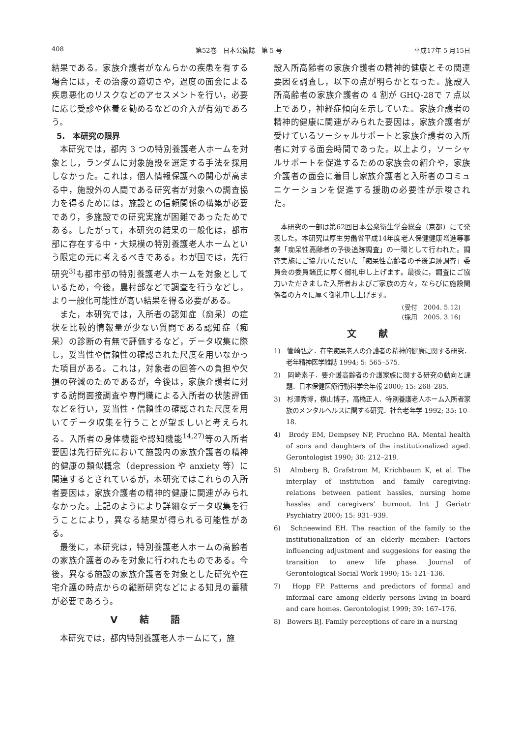408 第52巻　日本公衛誌　第 5 号 平成17年 5 月15日
結果である。家族介護者がなんらかの疾患を有する場合には，その治療の適切さや，過度の面会による疾患悪化のリスクなどのアセスメントを行い，必要に応じ受診や休養を勧めるなどの介入が有効であろう。
5.　本研究の限界
本研究では，都内 3 つの特別養護老人ホームを対象とし，ランダムに対象施設を選定する手法を採用しなかった。これは，個人情報保護への関心が高まる中，施設外の人間である研究者が対象への調査協力を得るためには，施設との信頼関係の構築が必要であり，多施設での研究実施が困難であったためである。したがって，本研究の結果の一般化は，都市部に存在する中・大規模の特別養護老人ホームという限定の元に考えるべきである。わが国では，先行研究<sup>3)</sup>も都市部の特別養護老人ホームを対象としているため，今後，農村部などで調査を行うなどし，より一般化可能性が高い結果を得る必要がある。
また，本研究では，入所者の認知症（痴呆）の症状を比較的情報量が少ない質問である認知症（痴呆）の診断の有無で評価するなど，データ収集に際し，妥当性や信頼性の確認された尺度を用いなかった項目がある。これは，対象者の回答への負担や欠損の軽減のためであるが，今後は，家族介護者に対する訪問面接調査や専門職による入所者の状態評価などを行い，妥当性・信頼性の確認された尺度を用いてデータ収集を行うことが望ましいと考えられる。入所者の身体機能や認知機能<sup>14,27)</sup>等の入所者要因は先行研究において施設内の家族介護者の精神的健康の類似概念（depression や anxiety 等）に関連するとされているが，本研究ではこれらの入所者要因は，家族介護者の精神的健康に関連がみられなかった。上記のようにより詳細なデータ収集を行うことにより，異なる結果が得られる可能性がある。
最後に，本研究は，特別養護老人ホームの高齢者の家族介護者のみを対象に行われたものである。今後，異なる施設の家族介護者を対象とした研究や在宅介護の時点からの縦断研究などによる知見の蓄積が必要であろう。
V 結 語
本研究では，都内特別養護老人ホームにて，施
設入所高齢者の家族介護者の精神的健康とその関連要因を調査し，以下の点が明らかとなった。施設入所高齢者の家族介護者の 4 割が GHQ-28で 7 点以上であり，神経症傾向を示していた。家族介護者の精神的健康に関連がみられた要因は，家族介護者が受けているソーシャルサポートと家族介護者の入所者に対する面会時間であった。以上より，ソーシャルサポートを促進するための家族会の紹介や，家族介護者の面会に着目し家族介護者と入所者のコミュニケーションを促進する援助の必要性が示唆された。
本研究の一部は第62回日本公衆衛生学会総会（京都）にて発表した。本研究は厚生労働省平成14年度老人保健健康増進等事業「痴呆性高齢者の予後追跡調査」の一環として行われた。調査実施にご協力いただいた「痴呆性高齢者の予後追跡調査」委員会の委員諸氏に厚く御礼申し上げます。最後に，調査にご協力いただきました入所者およびご家族の方々，ならびに施設関係者の方々に厚く御礼申し上げます。
(受付　2004. 5.12)
(採用　2005. 3.16)
文 献
1)　管崎弘之．在宅痴呆老人の介護者の精神的健康に関する研究．老年精神医学雑誌 1994; 5: 565–575.
2)　岡崎素子．要介護高齢者の介護家族に関する研究の動向と課題．日本保健医療行動科学会年報 2000; 15: 268–285.
3)　杉澤秀博，横山博子，高橋正人．特別養護老人ホーム入所者家族のメンタルヘルスに関する研究．社会老年学 1992; 35: 10–18.
4)　Brody EM, Dempsey NP, Pruchno RA. Mental health of sons and daughters of the institutionalized aged. Gerontologist 1990; 30: 212–219.
5)　Almberg B, Grafstrom M, Krichbaum K, et al. The interplay of institution and family caregiving: relations between patient hassles, nursing home hassles and caregivers’ burnout. Int J Geriatr Psychiatry 2000; 15: 931–939.
6)　Schneewind EH. The reaction of the family to the institutionalization of an elderly member: Factors influencing adjustment and suggesions for easing the transition to anew life phase. Journal of Gerontological Social Work 1990; 15: 121–136.
7)　Hopp FP. Patterns and predictors of formal and informal care among elderly persons living in board and care homes. Gerontologist 1999; 39: 167–176.
8)　Bowers BJ. Family perceptions of care in a nursing